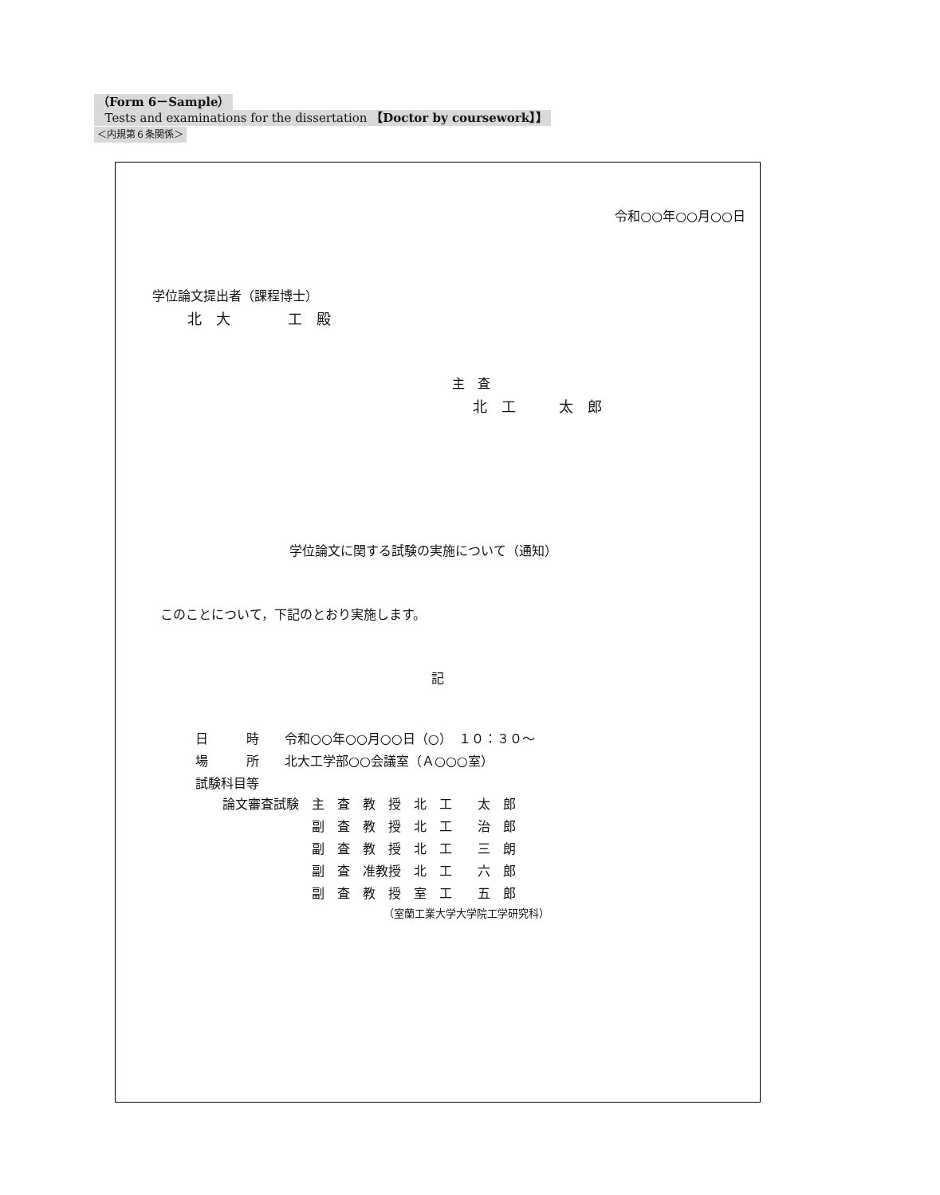（Form 6－Sample）
Tests and examinations for the dissertation 【Doctor by coursework】】
＜内規第６条関係＞
令和○○年○○月○○日
学位論文提出者（課程博士）
北　大　　　　工　殿
主　査
北　工　　　太　郎
学位論文に関する試験の実施について（通知）
このことについて，下記のとおり実施します。
記
日　　　時　　令和○○年○○月○○日（○）　１０：３０～
場　　　所　　北大工学部○○会議室（Ａ○○○室）
試験科目等
| 論文審査試験 | 主 査 | 教 授 | 北 工 太 郎 |
| | 副 査 | 教 授 | 北 工 治 郎 |
| | 副 査 | 教 授 | 北 工 三 朗 |
| | 副 査 | 准教授 | 北 工 六 郎 |
| | 副 査 | 教 授 | 室 工 五 郎 |
（室蘭工業大学大学院工学研究科）